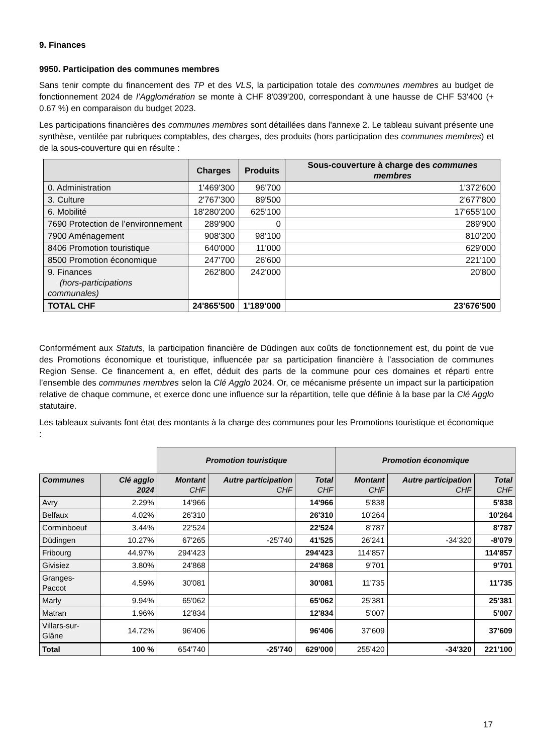9. Finances
9950. Participation des communes membres
Sans tenir compte du financement des TP et des VLS, la participation totale des communes membres au budget de fonctionnement 2024 de l’Agglomération se monte à CHF 8'039'200, correspondant à une hausse de CHF 53'400 (+ 0.67 %) en comparaison du budget 2023.
Les participations financières des communes membres sont détaillées dans l'annexe 2. Le tableau suivant présente une synthèse, ventilée par rubriques comptables, des charges, des produits (hors participation des communes membres) et de la sous-couverture qui en résulte :
| | Charges | Produits | Sous-couverture à charge des communes membres |
| --- | --- | --- | --- |
| 0. Administration | 1'469'300 | 96'700 | 1'372'600 |
| 3. Culture | 2'767'300 | 89'500 | 2'677'800 |
| 6. Mobilité | 18'280'200 | 625'100 | 17'655'100 |
| 7690 Protection de l’environnement | 289'900 | 0 | 289'900 |
| 7900 Aménagement | 908'300 | 98’100 | 810’200 |
| 8406 Promotion touristique | 640'000 | 11'000 | 629'000 |
| 8500 Promotion économique | 247'700 | 26'600 | 221'100 |
| 9. Finances (hors-participations communales) | 262'800 | 242'000 | 20'800 |
| TOTAL CHF | 24'865'500 | 1'189’000 | 23'676'500 |
Conformément aux Statuts, la participation financière de Düdingen aux coûts de fonctionnement est, du point de vue des Promotions économique et touristique, influencée par sa participation financière à l’association de communes Region Sense. Ce financement a, en effet, déduit des parts de la commune pour ces domaines et réparti entre l’ensemble des communes membres selon la Clé Agglo 2024. Or, ce mécanisme présente un impact sur la participation relative de chaque commune, et exerce donc une influence sur la répartition, telle que définie à la base par la Clé Agglo statutaire.
Les tableaux suivants font état des montants à la charge des communes pour les Promotions touristique et économique :
| | | Promotion touristique | | | Promotion économique | | |
| Communes | Clé agglo 2024 | Montant CHF | Autre participation CHF | Total CHF | Montant CHF | Autre participation CHF | Total CHF |
| Avry | 2.29% | 14'966 | | 14'966 | 5'838 | | 5'838 |
| Belfaux | 4.02% | 26'310 | | 26'310 | 10'264 | | 10'264 |
| Corminboeuf | 3.44% | 22'524 | | 22'524 | 8'787 | | 8'787 |
| Düdingen | 10.27% | 67'265 | -25'740 | 41'525 | 26'241 | -34'320 | -8'079 |
| Fribourg | 44.97% | 294'423 | | 294'423 | 114'857 | | 114'857 |
| Givisiez | 3.80% | 24'868 | | 24'868 | 9'701 | | 9'701 |
| Granges-Paccot | 4.59% | 30'081 | | 30'081 | 11'735 | | 11'735 |
| Marly | 9.94% | 65'062 | | 65'062 | 25'381 | | 25'381 |
| Matran | 1.96% | 12'834 | | 12'834 | 5'007 | | 5'007 |
| Villars-sur-Glâne | 14.72% | 96'406 | | 96'406 | 37'609 | | 37'609 |
| Total | 100 % | 654'740 | -25'740 | 629'000 | 255'420 | -34'320 | 221'100 |
17